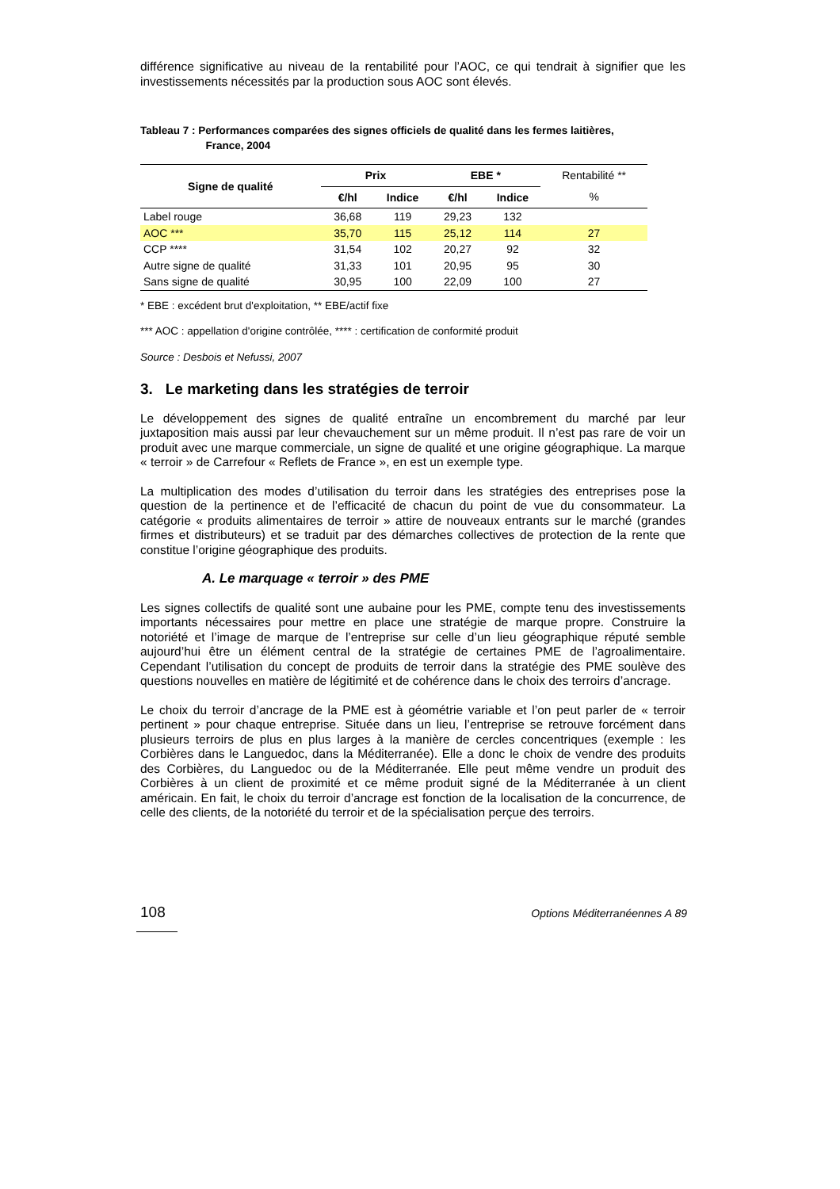différence significative au niveau de la rentabilité pour l’AOC, ce qui tendrait à signifier que les investissements nécessités par la production sous AOC sont élevés.
Tableau 7 : Performances comparées des signes officiels de qualité dans les fermes laitières,
France, 2004
| Signe de qualité | Prix | | EBE * | | Rentabilité ** |
| --- | --- | --- | --- | --- | --- |
| | €/hl | Indice | €/hl | Indice | % |
| Label rouge | 36,68 | 119 | 29,23 | 132 | |
| AOC *** | 35,70 | 115 | 25,12 | 114 | 27 |
| CCP **** | 31,54 | 102 | 20,27 | 92 | 32 |
| Autre signe de qualité | 31,33 | 101 | 20,95 | 95 | 30 |
| Sans signe de qualité | 30,95 | 100 | 22,09 | 100 | 27 |
* EBE : excédent brut d'exploitation, ** EBE/actif fixe
*** AOC : appellation d'origine contrôlée, **** : certification de conformité produit
Source : Desbois et Nefussi, 2007
3. Le marketing dans les stratégies de terroir
Le développement des signes de qualité entraîne un encombrement du marché par leur juxtaposition mais aussi par leur chevauchement sur un même produit. Il n’est pas rare de voir un produit avec une marque commerciale, un signe de qualité et une origine géographique. La marque « terroir » de Carrefour « Reflets de France », en est un exemple type.
La multiplication des modes d’utilisation du terroir dans les stratégies des entreprises pose la question de la pertinence et de l’efficacité de chacun du point de vue du consommateur. La catégorie « produits alimentaires de terroir » attire de nouveaux entrants sur le marché (grandes firmes et distributeurs) et se traduit par des démarches collectives de protection de la rente que constitue l’origine géographique des produits.
A. Le marquage « terroir » des PME
Les signes collectifs de qualité sont une aubaine pour les PME, compte tenu des investissements importants nécessaires pour mettre en place une stratégie de marque propre. Construire la notoriété et l’image de marque de l’entreprise sur celle d’un lieu géographique réputé semble aujourd’hui être un élément central de la stratégie de certaines PME de l’agroalimentaire. Cependant l’utilisation du concept de produits de terroir dans la stratégie des PME soulève des questions nouvelles en matière de légitimité et de cohérence dans le choix des terroirs d’ancrage.
Le choix du terroir d’ancrage de la PME est à géométrie variable et l’on peut parler de « terroir pertinent » pour chaque entreprise. Située dans un lieu, l’entreprise se retrouve forcément dans plusieurs terroirs de plus en plus larges à la manière de cercles concentriques (exemple : les Corbières dans le Languedoc, dans la Méditerranée). Elle a donc le choix de vendre des produits des Corbières, du Languedoc ou de la Méditerranée. Elle peut même vendre un produit des Corbières à un client de proximité et ce même produit signé de la Méditerranée à un client américain. En fait, le choix du terroir d’ancrage est fonction de la localisation de la concurrence, de celle des clients, de la notoriété du terroir et de la spécialisation perçue des terroirs.
108 Options Méditerranéennes A 89